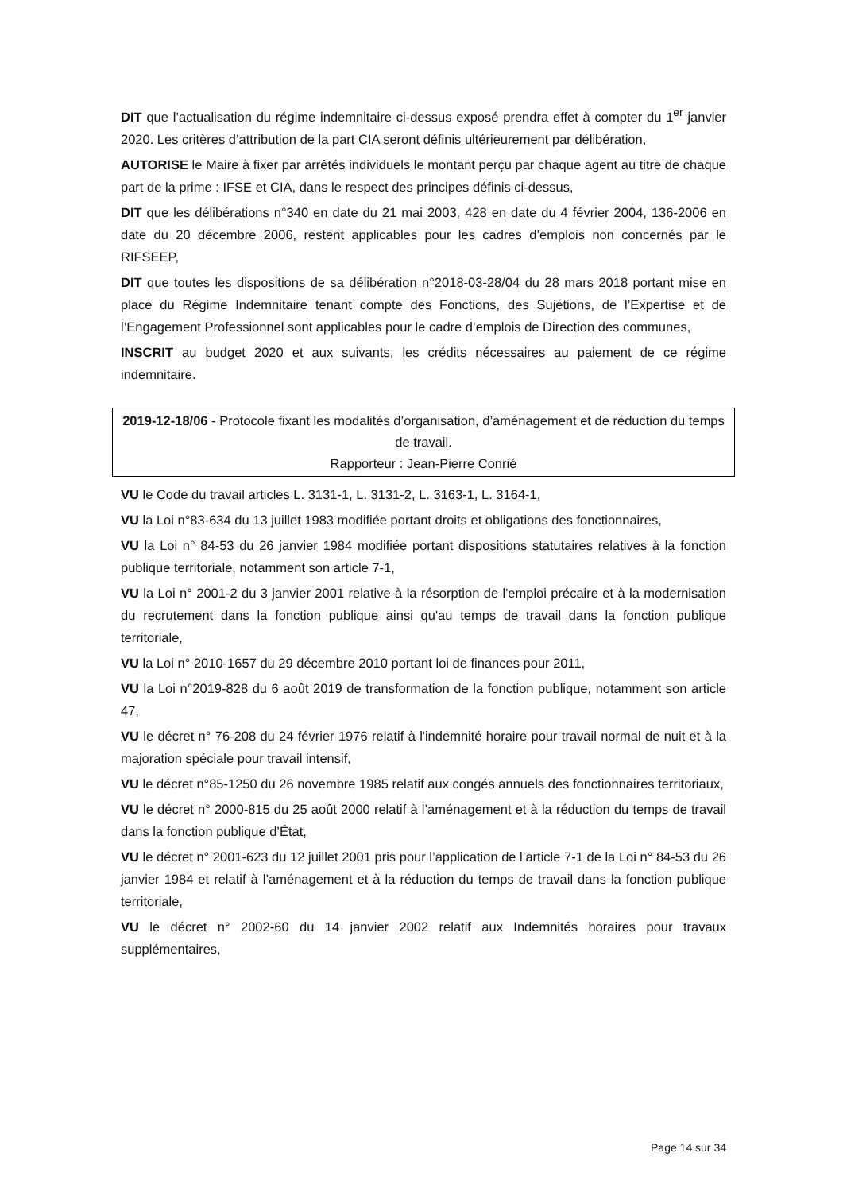DIT que l’actualisation du régime indemnitaire ci-dessus exposé prendra effet à compter du 1<sup>er</sup> janvier 2020. Les critères d’attribution de la part CIA seront définis ultérieurement par délibération,
AUTORISE le Maire à fixer par arrêtés individuels le montant perçu par chaque agent au titre de chaque part de la prime : IFSE et CIA, dans le respect des principes définis ci-dessus,
DIT que les délibérations n°340 en date du 21 mai 2003, 428 en date du 4 février 2004, 136-2006 en date du 20 décembre 2006, restent applicables pour les cadres d’emplois non concernés par le RIFSEEP,
DIT que toutes les dispositions de sa délibération n°2018-03-28/04 du 28 mars 2018 portant mise en place du Régime Indemnitaire tenant compte des Fonctions, des Sujétions, de l’Expertise et de l’Engagement Professionnel sont applicables pour le cadre d’emplois de Direction des communes,
INSCRIT au budget 2020 et aux suivants, les crédits nécessaires au paiement de ce régime indemnitaire.
2019-12-18/06 - Protocole fixant les modalités d’organisation, d’aménagement et de réduction du temps de travail.
Rapporteur : Jean-Pierre Conrié
VU le Code du travail articles L. 3131-1, L. 3131-2, L. 3163-1, L. 3164-1,
VU la Loi n°83-634 du 13 juillet 1983 modifiée portant droits et obligations des fonctionnaires,
VU la Loi n° 84-53 du 26 janvier 1984 modifiée portant dispositions statutaires relatives à la fonction publique territoriale, notamment son article 7-1,
VU la Loi n° 2001-2 du 3 janvier 2001 relative à la résorption de l'emploi précaire et à la modernisation du recrutement dans la fonction publique ainsi qu'au temps de travail dans la fonction publique territoriale,
VU la Loi n° 2010-1657 du 29 décembre 2010 portant loi de finances pour 2011,
VU la Loi n°2019-828 du 6 août 2019 de transformation de la fonction publique, notamment son article 47,
VU le décret n° 76-208 du 24 février 1976 relatif à l'indemnité horaire pour travail normal de nuit et à la majoration spéciale pour travail intensif,
VU le décret n°85-1250 du 26 novembre 1985 relatif aux congés annuels des fonctionnaires territoriaux,
VU le décret n° 2000-815 du 25 août 2000 relatif à l’aménagement et à la réduction du temps de travail dans la fonction publique d’État,
VU le décret n° 2001-623 du 12 juillet 2001 pris pour l’application de l’article 7-1 de la Loi n° 84-53 du 26 janvier 1984 et relatif à l’aménagement et à la réduction du temps de travail dans la fonction publique territoriale,
VU le décret n° 2002-60 du 14 janvier 2002 relatif aux Indemnités horaires pour travaux supplémentaires,
Page 14 sur 34